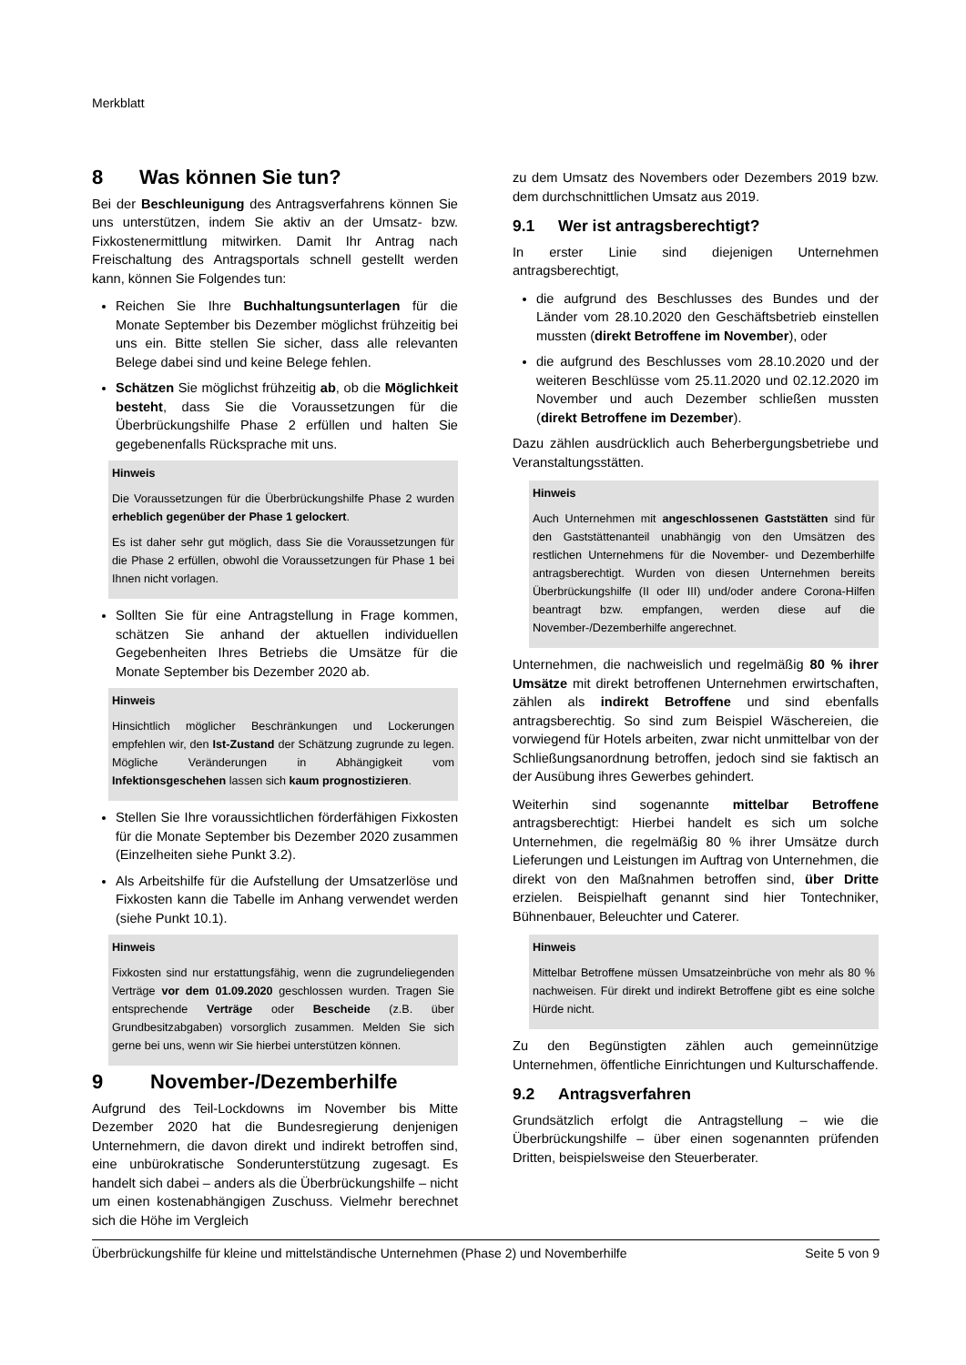Merkblatt
8 Was können Sie tun?
Bei der Beschleunigung des Antragsverfahrens können Sie uns unterstützen, indem Sie aktiv an der Umsatz- bzw. Fixkostenermittlung mitwirken. Damit Ihr Antrag nach Freischaltung des Antragsportals schnell gestellt werden kann, können Sie Folgendes tun:
Reichen Sie Ihre Buchhaltungsunterlagen für die Monate September bis Dezember möglichst frühzeitig bei uns ein. Bitte stellen Sie sicher, dass alle relevanten Belege dabei sind und keine Belege fehlen.
Schätzen Sie möglichst frühzeitig ab, ob die Möglichkeit besteht, dass Sie die Voraussetzungen für die Überbrückungshilfe Phase 2 erfüllen und halten Sie gegebenenfalls Rücksprache mit uns.
Hinweis
Die Voraussetzungen für die Überbrückungshilfe Phase 2 wurden erheblich gegenüber der Phase 1 gelockert.
Es ist daher sehr gut möglich, dass Sie die Voraussetzungen für die Phase 2 erfüllen, obwohl die Voraussetzungen für Phase 1 bei Ihnen nicht vorlagen.
Sollten Sie für eine Antragstellung in Frage kommen, schätzen Sie anhand der aktuellen individuellen Gegebenheiten Ihres Betriebs die Umsätze für die Monate September bis Dezember 2020 ab.
Hinweis
Hinsichtlich möglicher Beschränkungen und Lockerungen empfehlen wir, den Ist-Zustand der Schätzung zugrunde zu legen. Mögliche Veränderungen in Abhängigkeit vom Infektionsgeschehen lassen sich kaum prognostizieren.
Stellen Sie Ihre voraussichtlichen förderfähigen Fixkosten für die Monate September bis Dezember 2020 zusammen (Einzelheiten siehe Punkt 3.2).
Als Arbeitshilfe für die Aufstellung der Umsatzerlöse und Fixkosten kann die Tabelle im Anhang verwendet werden (siehe Punkt 10.1).
Hinweis
Fixkosten sind nur erstattungsfähig, wenn die zugrundeliegenden Verträge vor dem 01.09.2020 geschlossen wurden. Tragen Sie entsprechende Verträge oder Bescheide (z.B. über Grundbesitzabgaben) vorsorglich zusammen. Melden Sie sich gerne bei uns, wenn wir Sie hierbei unterstützen können.
9 November-/Dezemberhilfe
Aufgrund des Teil-Lockdowns im November bis Mitte Dezember 2020 hat die Bundesregierung denjenigen Unternehmern, die davon direkt und indirekt betroffen sind, eine unbürokratische Sonderunterstützung zugesagt. Es handelt sich dabei – anders als die Überbrückungshilfe – nicht um einen kostenabhängigen Zuschuss. Vielmehr berechnet sich die Höhe im Vergleich
zu dem Umsatz des Novembers oder Dezembers 2019 bzw. dem durchschnittlichen Umsatz aus 2019.
9.1 Wer ist antragsberechtigt?
In erster Linie sind diejenigen Unternehmen antragsberechtigt,
die aufgrund des Beschlusses des Bundes und der Länder vom 28.10.2020 den Geschäftsbetrieb einstellen mussten (direkt Betroffene im November), oder
die aufgrund des Beschlusses vom 28.10.2020 und der weiteren Beschlüsse vom 25.11.2020 und 02.12.2020 im November und auch Dezember schließen mussten (direkt Betroffene im Dezember).
Dazu zählen ausdrücklich auch Beherbergungsbetriebe und Veranstaltungsstätten.
Hinweis
Auch Unternehmen mit angeschlossenen Gaststätten sind für den Gaststättenanteil unabhängig von den Umsätzen des restlichen Unternehmens für die November- und Dezemberhilfe antragsberechtigt. Wurden von diesen Unternehmen bereits Überbrückungshilfe (II oder III) und/oder andere Corona-Hilfen beantragt bzw. empfangen, werden diese auf die November-/Dezemberhilfe angerechnet.
Unternehmen, die nachweislich und regelmäßig 80 % ihrer Umsätze mit direkt betroffenen Unternehmen erwirtschaften, zählen als indirekt Betroffene und sind ebenfalls antragsberechtig. So sind zum Beispiel Wäschereien, die vorwiegend für Hotels arbeiten, zwar nicht unmittelbar von der Schließungsanordnung betroffen, jedoch sind sie faktisch an der Ausübung ihres Gewerbes gehindert.
Weiterhin sind sogenannte mittelbar Betroffene antragsberechtigt: Hierbei handelt es sich um solche Unternehmen, die regelmäßig 80 % ihrer Umsätze durch Lieferungen und Leistungen im Auftrag von Unternehmen, die direkt von den Maßnahmen betroffen sind, über Dritte erzielen. Beispielhaft genannt sind hier Tontechniker, Bühnenbauer, Beleuchter und Caterer.
Hinweis
Mittelbar Betroffene müssen Umsatzeinbrüche von mehr als 80 % nachweisen. Für direkt und indirekt Betroffene gibt es eine solche Hürde nicht.
Zu den Begünstigten zählen auch gemeinnützige Unternehmen, öffentliche Einrichtungen und Kulturschaffende.
9.2 Antragsverfahren
Grundsätzlich erfolgt die Antragstellung – wie die Überbrückungshilfe – über einen sogenannten prüfenden Dritten, beispielsweise den Steuerberater.
Überbrückungshilfe für kleine und mittelständische Unternehmen (Phase 2) und Novemberhilfe Seite 5 von 9